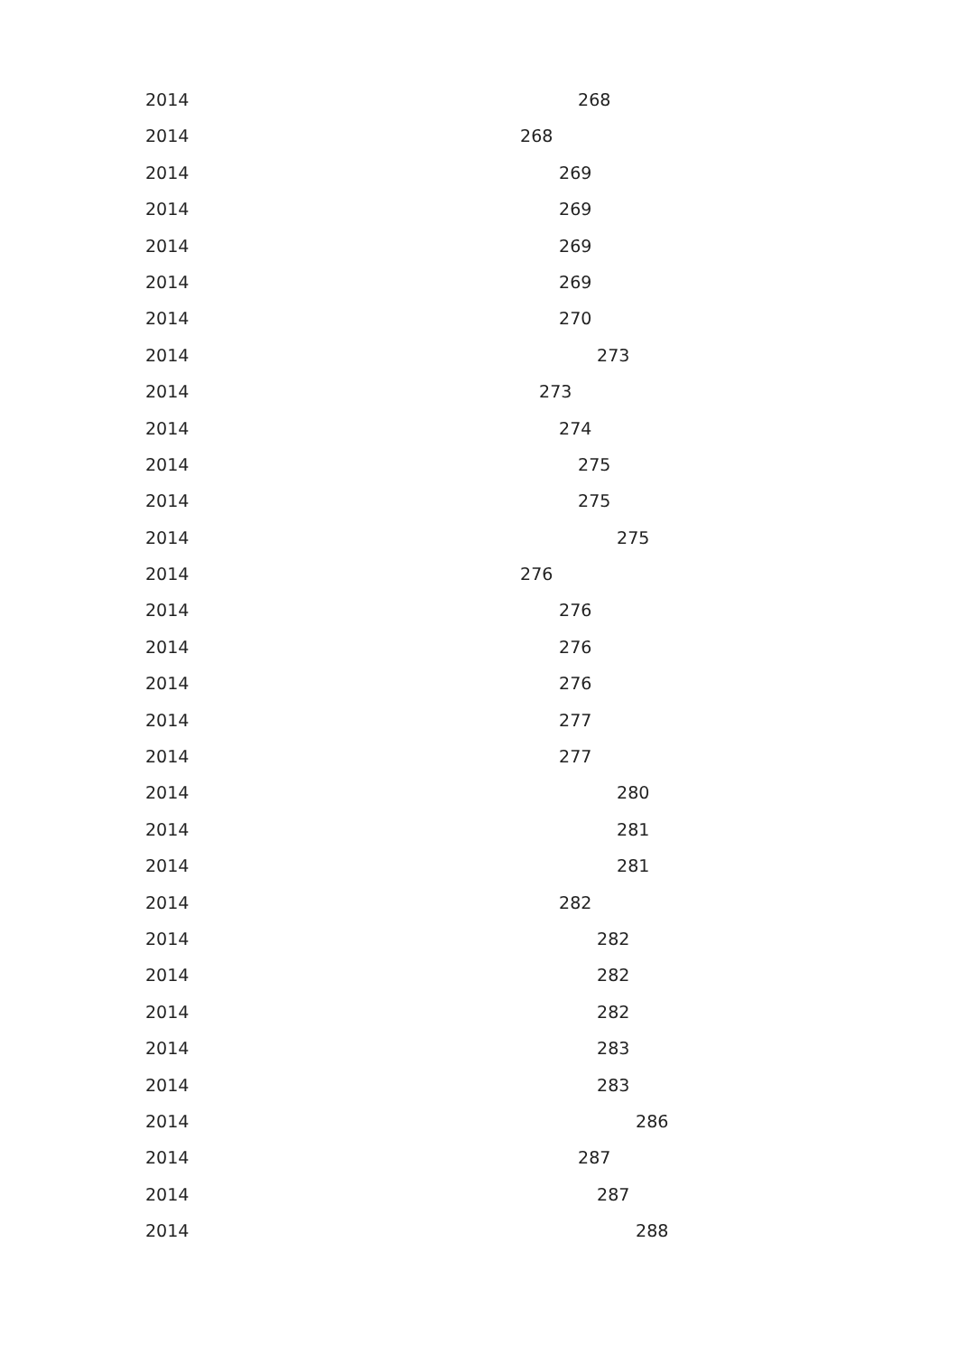2014 268
2014 268
2014 269
2014 269
2014 269
2014 269
2014 270
2014 273
2014 273
2014 274
2014 275
2014 275
2014 275
2014 276
2014 276
2014 276
2014 276
2014 277
2014 277
2014 280
2014 281
2014 281
2014 282
2014 282
2014 282
2014 282
2014 283
2014 283
2014 286
2014 287
2014 287
2014 288